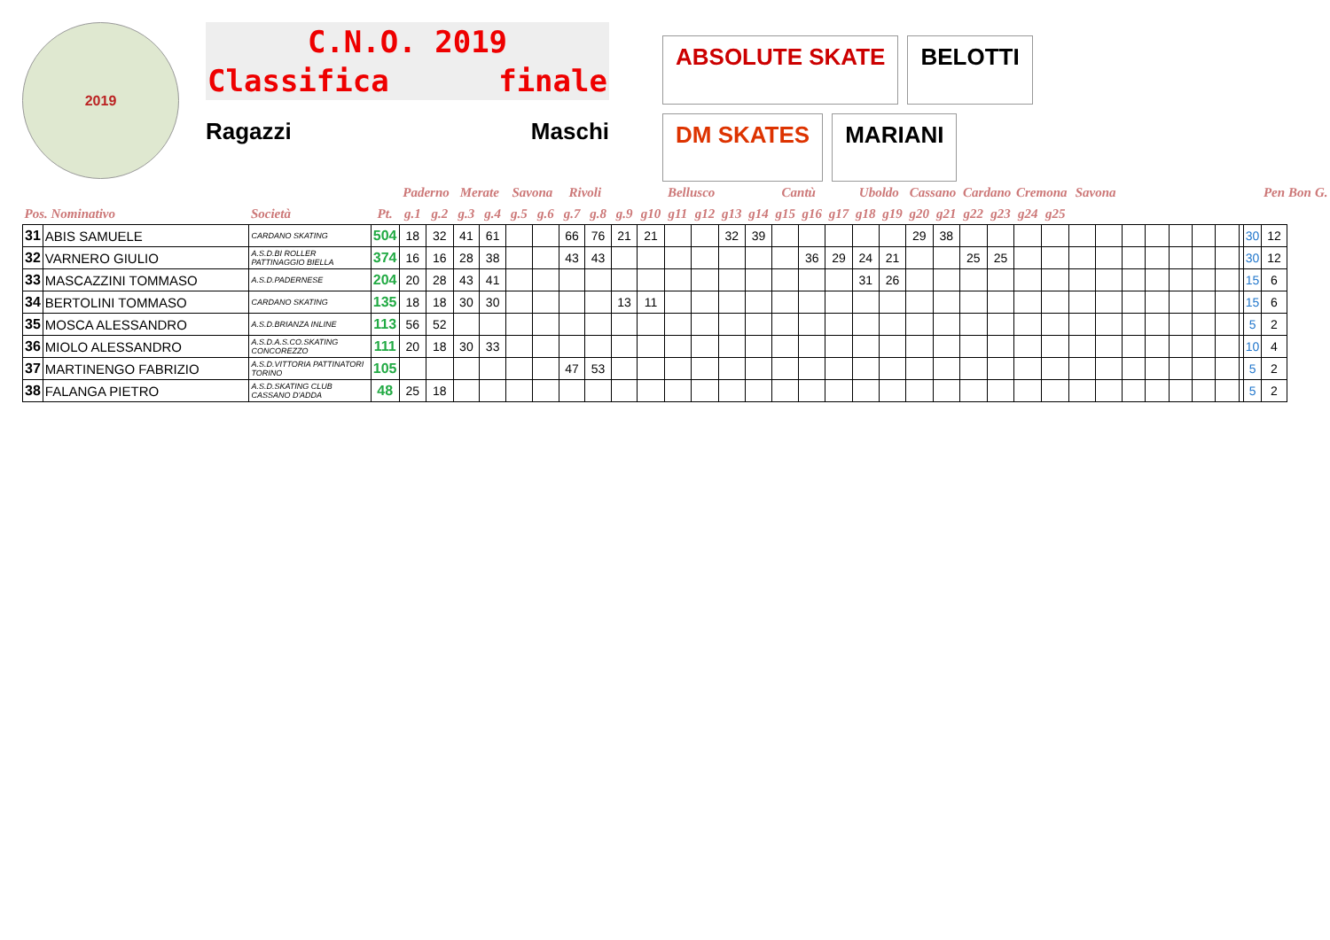2019
C.N.O. 2019
Classifica finale
Ragazzi Maschi
ABSOLUTE SKATE BELOTTI DM SKATES MARIANI
| | | | | Paderno | | Merate | | Savona | | Rivoli | | | | Bellusco | | | | Cantù | | | Uboldo | | Cassano | | Cardano | | Cremona | | Savona | | | | | | | | | Pen | Bon | G. |
| --- | --- | --- | --- | --- | --- | --- | --- | --- | --- | --- | --- | --- | --- | --- | --- | --- | --- | --- | --- | --- | --- | --- | --- | --- | --- | --- | --- | --- | --- | --- | --- | --- | --- | --- | --- | --- | --- | --- | --- | --- |
| Pos. Nominativo | | Società | Pt. | g.1 | g.2 | g.3 | g.4 | g.5 | g.6 | g.7 | g.8 | g.9 | g10 | g11 | g12 | g13 | g14 | g15 | g16 | g17 | g18 | g19 | g20 | g21 | g22 | g23 | g24 | g25 | | | | | | | | | | | | |
| 31 | ABIS SAMUELE | CARDANO SKATING | 504 | 18 | 32 | 41 | 61 | | | 66 | 76 | 21 | 21 | | | 32 | 39 | | | | | | 29 | 38 | | | | | | | | | | | | | 30 | 12 | | |
| 32 | VARNERO GIULIO | A.S.D.BI ROLLER PATTINAGGIO BIELLA | 374 | 16 | 16 | 28 | 38 | | | 43 | 43 | | | | | | | | 36 | 29 | 24 | 21 | | | 25 | 25 | | | | | | | | | | | 30 | 12 | | |
| 33 | MASCAZZINI TOMMASO | A.S.D.PADERNESE | 204 | 20 | 28 | 43 | 41 | | | | | | | | | | | | | | 31 | 26 | | | | | | | | | | | | | | | 15 | 6 | | |
| 34 | BERTOLINI TOMMASO | CARDANO SKATING | 135 | 18 | 18 | 30 | 30 | | | | | 13 | 11 | | | | | | | | | | | | | | | | | | | | | | | | 15 | 6 | | |
| 35 | MOSCA ALESSANDRO | A.S.D.BRIANZA INLINE | 113 | 56 | 52 | | | | | | | | | | | | | | | | | | | | | | | | | | | | | | | | 5 | 2 | | |
| 36 | MIOLO ALESSANDRO | A.S.D.A.S.CO.SKATING CONCOREZZO | 111 | 20 | 18 | 30 | 33 | | | | | | | | | | | | | | | | | | | | | | | | | | | | | | 10 | 4 | | |
| 37 | MARTINENGO FABRIZIO | A.S.D.VITTORIA PATTINATORI TORINO | 105 | | | | | | | 47 | 53 | | | | | | | | | | | | | | | | | | | | | | | | | | 5 | 2 | | |
| 38 | FALANGA PIETRO | A.S.D.SKATING CLUB CASSANO D'ADDA | 48 | 25 | 18 | | | | | | | | | | | | | | | | | | | | | | | | | | | | | | | | 5 | 2 | | |